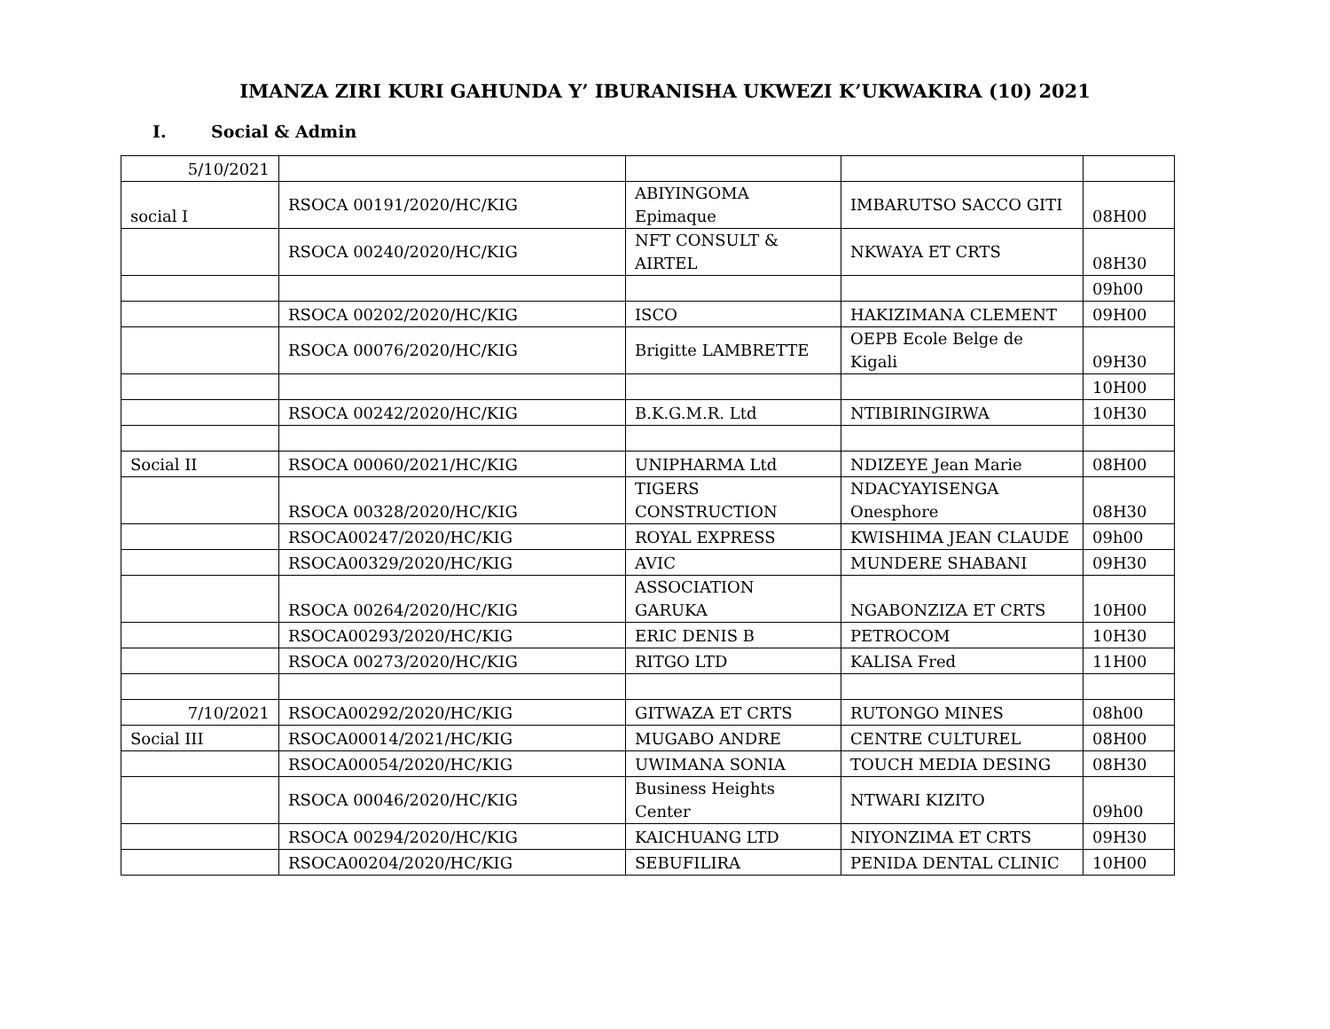IMANZA ZIRI KURI GAHUNDA Y’ IBURANISHA UKWEZI K’UKWAKIRA (10) 2021
I. Social & Admin
| 5/10/2021 | | | | |
| social I | RSOCA 00191/2020/HC/KIG | ABIYINGOMA Epimaque | IMBARUTSO SACCO GITI | 08H00 |
| | RSOCA 00240/2020/HC/KIG | NFT CONSULT & AIRTEL | NKWAYA ET CRTS | 08H30 |
| | | | | 09h00 |
| | RSOCA 00202/2020/HC/KIG | ISCO | HAKIZIMANA CLEMENT | 09H00 |
| | RSOCA 00076/2020/HC/KIG | Brigitte LAMBRETTE | OEPB Ecole Belge de Kigali | 09H30 |
| | | | | 10H00 |
| | RSOCA 00242/2020/HC/KIG | B.K.G.M.R. Ltd | NTIBIRINGIRWA | 10H30 |
| Social II | RSOCA 00060/2021/HC/KIG | UNIPHARMA Ltd | NDIZEYE Jean Marie | 08H00 |
| | RSOCA 00328/2020/HC/KIG | TIGERS CONSTRUCTION | NDACYAYISENGA Onesphore | 08H30 |
| | RSOCA00247/2020/HC/KIG | ROYAL EXPRESS | KWISHIMA JEAN CLAUDE | 09h00 |
| | RSOCA00329/2020/HC/KIG | AVIC | MUNDERE SHABANI | 09H30 |
| | RSOCA 00264/2020/HC/KIG | ASSOCIATION GARUKA | NGABONZIZA ET CRTS | 10H00 |
| | RSOCA00293/2020/HC/KIG | ERIC DENIS B | PETROCOM | 10H30 |
| | RSOCA 00273/2020/HC/KIG | RITGO LTD | KALISA Fred | 11H00 |
| 7/10/2021 | RSOCA00292/2020/HC/KIG | GITWAZA ET CRTS | RUTONGO MINES | 08h00 |
| Social III | RSOCA00014/2021/HC/KIG | MUGABO ANDRE | CENTRE CULTUREL | 08H00 |
| | RSOCA00054/2020/HC/KIG | UWIMANA SONIA | TOUCH MEDIA DESING | 08H30 |
| | RSOCA 00046/2020/HC/KIG | Business Heights Center | NTWARI KIZITO | 09h00 |
| | RSOCA 00294/2020/HC/KIG | KAICHUANG LTD | NIYONZIMA ET CRTS | 09H30 |
| | RSOCA00204/2020/HC/KIG | SEBUFILIRA | PENIDA DENTAL CLINIC | 10H00 |